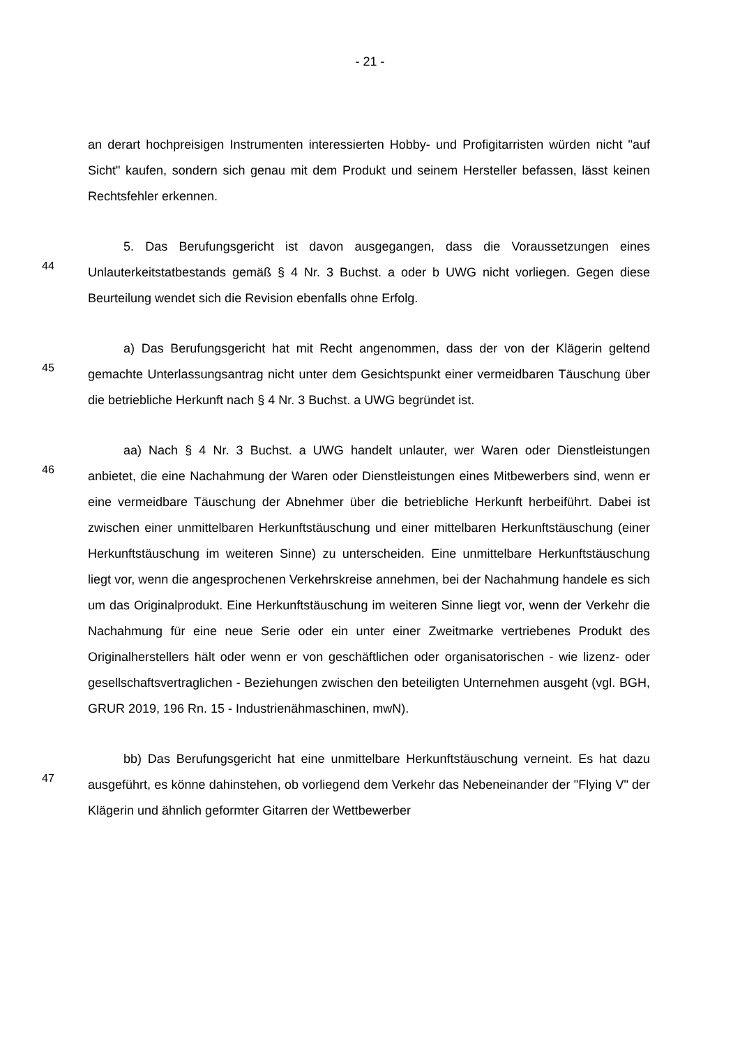- 21 -
an derart hochpreisigen Instrumenten interessierten Hobby- und Profigitarristen würden nicht "auf Sicht" kaufen, sondern sich genau mit dem Produkt und seinem Hersteller befassen, lässt keinen Rechtsfehler erkennen.
44
5. Das Berufungsgericht ist davon ausgegangen, dass die Voraussetzungen eines Unlauterkeitstatbestands gemäß § 4 Nr. 3 Buchst. a oder b UWG nicht vorliegen. Gegen diese Beurteilung wendet sich die Revision ebenfalls ohne Erfolg.
45
a) Das Berufungsgericht hat mit Recht angenommen, dass der von der Klägerin geltend gemachte Unterlassungsantrag nicht unter dem Gesichtspunkt einer vermeidbaren Täuschung über die betriebliche Herkunft nach § 4 Nr. 3 Buchst. a UWG begründet ist.
46
aa) Nach § 4 Nr. 3 Buchst. a UWG handelt unlauter, wer Waren oder Dienstleistungen anbietet, die eine Nachahmung der Waren oder Dienstleistungen eines Mitbewerbers sind, wenn er eine vermeidbare Täuschung der Abnehmer über die betriebliche Herkunft herbeiführt. Dabei ist zwischen einer unmittelbaren Herkunftstäuschung und einer mittelbaren Herkunftstäuschung (einer Herkunftstäuschung im weiteren Sinne) zu unterscheiden. Eine unmittelbare Herkunftstäuschung liegt vor, wenn die angesprochenen Verkehrskreise annehmen, bei der Nachahmung handele es sich um das Originalprodukt. Eine Herkunftstäuschung im weiteren Sinne liegt vor, wenn der Verkehr die Nachahmung für eine neue Serie oder ein unter einer Zweitmarke vertriebenes Produkt des Originalherstellers hält oder wenn er von geschäftlichen oder organisatorischen - wie lizenz- oder gesellschaftsvertraglichen - Beziehungen zwischen den beteiligten Unternehmen ausgeht (vgl. BGH, GRUR 2019, 196 Rn. 15 - Industrienähmaschinen, mwN).
47
bb) Das Berufungsgericht hat eine unmittelbare Herkunftstäuschung verneint. Es hat dazu ausgeführt, es könne dahinstehen, ob vorliegend dem Verkehr das Nebeneinander der "Flying V" der Klägerin und ähnlich geformter Gitarren der Wettbewerber